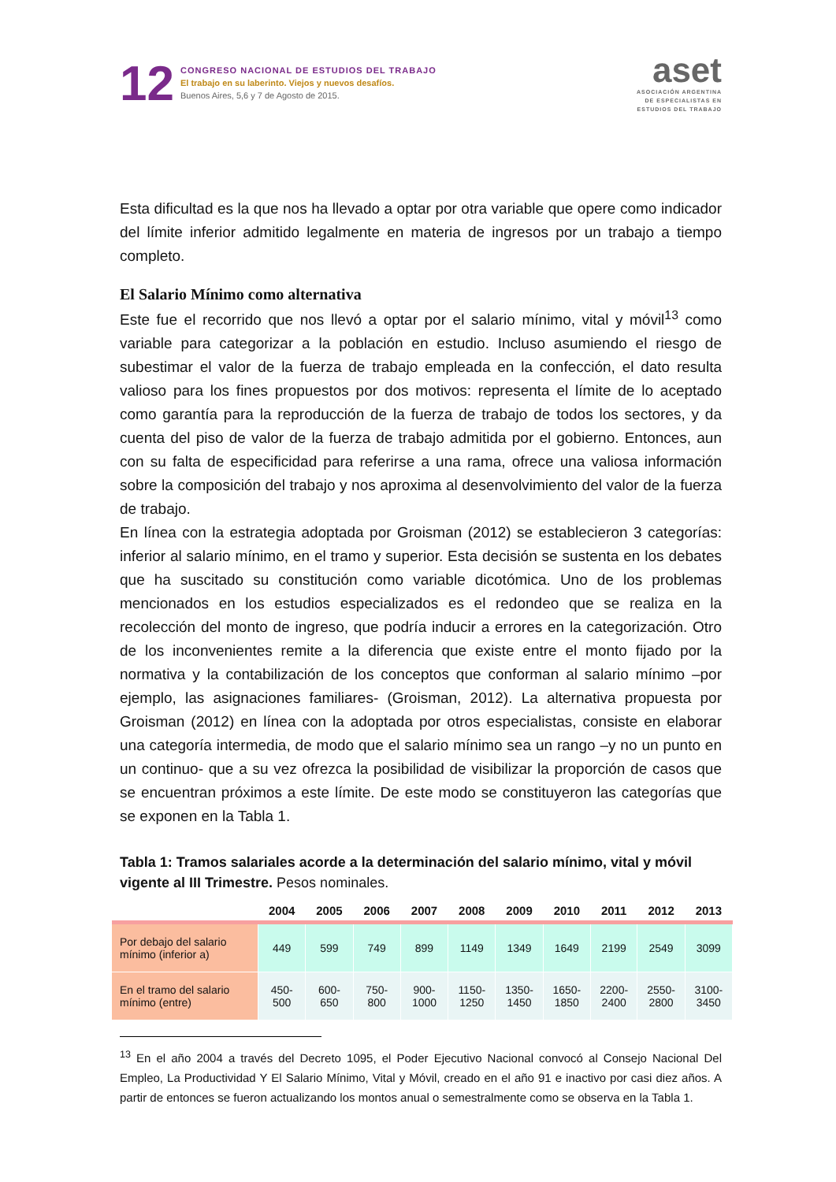12
CONGRESO NACIONAL DE ESTUDIOS DEL TRABAJO
El trabajo en su laberinto. Viejos y nuevos desafíos.
Buenos Aires, 5,6 y 7 de Agosto de 2015.
aset
ASOCIACIÓN ARGENTINA
DE ESPECIALISTAS EN
ESTUDIOS DEL TRABAJO
Esta dificultad es la que nos ha llevado a optar por otra variable que opere como indicador del límite inferior admitido legalmente en materia de ingresos por un trabajo a tiempo completo.
El Salario Mínimo como alternativa
Este fue el recorrido que nos llevó a optar por el salario mínimo, vital y móvil<sup>13</sup> como variable para categorizar a la población en estudio. Incluso asumiendo el riesgo de subestimar el valor de la fuerza de trabajo empleada en la confección, el dato resulta valioso para los fines propuestos por dos motivos: representa el límite de lo aceptado como garantía para la reproducción de la fuerza de trabajo de todos los sectores, y da cuenta del piso de valor de la fuerza de trabajo admitida por el gobierno. Entonces, aun con su falta de especificidad para referirse a una rama, ofrece una valiosa información sobre la composición del trabajo y nos aproxima al desenvolvimiento del valor de la fuerza de trabajo.
En línea con la estrategia adoptada por Groisman (2012) se establecieron 3 categorías: inferior al salario mínimo, en el tramo y superior. Esta decisión se sustenta en los debates que ha suscitado su constitución como variable dicotómica. Uno de los problemas mencionados en los estudios especializados es el redondeo que se realiza en la recolección del monto de ingreso, que podría inducir a errores en la categorización. Otro de los inconvenientes remite a la diferencia que existe entre el monto fijado por la normativa y la contabilización de los conceptos que conforman al salario mínimo –por ejemplo, las asignaciones familiares- (Groisman, 2012). La alternativa propuesta por Groisman (2012) en línea con la adoptada por otros especialistas, consiste en elaborar una categoría intermedia, de modo que el salario mínimo sea un rango –y no un punto en un continuo- que a su vez ofrezca la posibilidad de visibilizar la proporción de casos que se encuentran próximos a este límite. De este modo se constituyeron las categorías que se exponen en la Tabla 1.
Tabla 1: Tramos salariales acorde a la determinación del salario mínimo, vital y móvil vigente al III Trimestre. Pesos nominales.
| | 2004 | 2005 | 2006 | 2007 | 2008 | 2009 | 2010 | 2011 | 2012 | 2013 |
| --- | --- | --- | --- | --- | --- | --- | --- | --- | --- | --- |
| Por debajo del salario mínimo (inferior a) | 449 | 599 | 749 | 899 | 1149 | 1349 | 1649 | 2199 | 2549 | 3099 |
| En el tramo del salario mínimo (entre) | 450- 500 | 600- 650 | 750- 800 | 900- 1000 | 1150- 1250 | 1350- 1450 | 1650- 1850 | 2200- 2400 | 2550- 2800 | 3100- 3450 |
<sup>13</sup> En el año 2004 a través del Decreto 1095, el Poder Ejecutivo Nacional convocó al Consejo Nacional Del Empleo, La Productividad Y El Salario Mínimo, Vital y Móvil, creado en el año 91 e inactivo por casi diez años. A partir de entonces se fueron actualizando los montos anual o semestralmente como se observa en la Tabla 1.